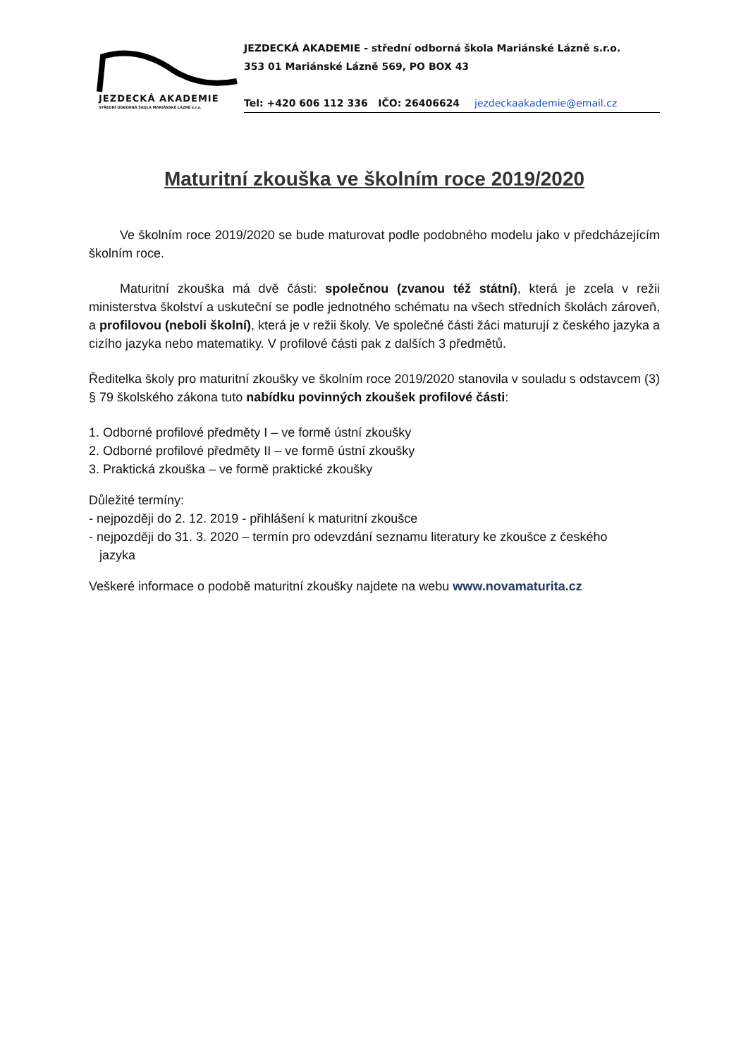JEZDECKÁ AKADEMIE
STŘEDNÍ ODBORNÁ ŠKOLA MARIÁNSKÉ LÁZNĚ s.r.o.
JEZDECKÁ AKADEMIE - střední odborná škola Mariánské Lázně s.r.o.
353 01 Mariánské Lázně 569, PO BOX 43
Tel: +420 606 112 336 IČO: 26406624 jezdeckaakademie@email.cz
Maturitní zkouška ve školním roce 2019/2020
Ve školním roce 2019/2020 se bude maturovat podle podobného modelu jako v předcházejícím školním roce.
Maturitní zkouška má dvě části: společnou (zvanou též státní), která je zcela v režii ministerstva školství a uskuteční se podle jednotného schématu na všech středních školách zároveň, a profilovou (neboli školní), která je v režii školy. Ve společné části žáci maturují z českého jazyka a cizího jazyka nebo matematiky. V profilové části pak z dalších 3 předmětů.
Ředitelka školy pro maturitní zkoušky ve školním roce 2019/2020 stanovila v souladu s odstavcem (3) § 79 školského zákona tuto nabídku povinných zkoušek profilové části:
1. Odborné profilové předměty I – ve formě ústní zkoušky
2. Odborné profilové předměty II – ve formě ústní zkoušky
3. Praktická zkouška – ve formě praktické zkoušky
Důležité termíny:
- nejpozději do 2. 12. 2019 - přihlášení k maturitní zkoušce
- nejpozději do 31. 3. 2020 – termín pro odevzdání seznamu literatury ke zkoušce z českého
jazyka
Veškeré informace o podobě maturitní zkoušky najdete na webu www.novamaturita.cz